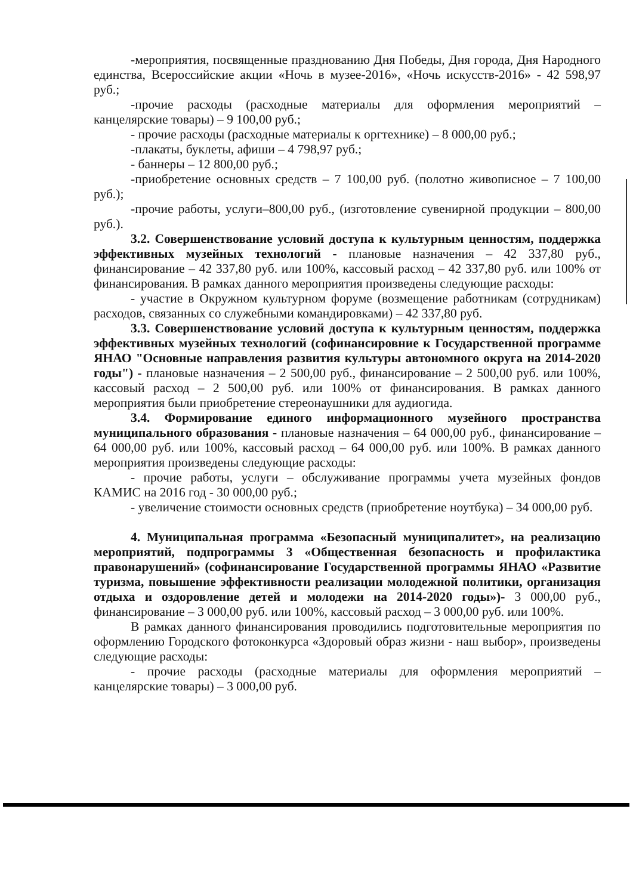-мероприятия, посвященные празднованию Дня Победы, Дня города, Дня Народного единства, Всероссийские акции «Ночь в музее-2016», «Ночь искусств-2016» - 42 598,97 руб.;
-прочие расходы (расходные материалы для оформления мероприятий – канцелярские товары) – 9 100,00 руб.;
- прочие расходы (расходные материалы к оргтехнике) – 8 000,00 руб.;
-плакаты, буклеты, афиши – 4 798,97 руб.;
- баннеры – 12 800,00 руб.;
-приобретение основных средств – 7 100,00 руб. (полотно живописное – 7 100,00 руб.);
-прочие работы, услуги–800,00 руб., (изготовление сувенирной продукции – 800,00 руб.).
3.2. Совершенствование условий доступа к культурным ценностям, поддержка эффективных музейных технологий - плановые назначения – 42 337,80 руб., финансирование – 42 337,80 руб. или 100%, кассовый расход – 42 337,80 руб. или 100% от финансирования. В рамках данного мероприятия произведены следующие расходы:
- участие в Окружном культурном форуме (возмещение работникам (сотрудникам) расходов, связанных со служебными командировками) – 42 337,80 руб.
3.3. Совершенствование условий доступа к культурным ценностям, поддержка эффективных музейных технологий (софинансировние к Государственной программе ЯНАО "Основные направления развития культуры автономного округа на 2014-2020 годы") - плановые назначения – 2 500,00 руб., финансирование – 2 500,00 руб. или 100%, кассовый расход – 2 500,00 руб. или 100% от финансирования. В рамках данного мероприятия были приобретение стереонаушники для аудиогида.
3.4. Формирование единого информационного музейного пространства муниципального образования - плановые назначения – 64 000,00 руб., финансирование – 64 000,00 руб. или 100%, кассовый расход – 64 000,00 руб. или 100%. В рамках данного мероприятия произведены следующие расходы:
- прочие работы, услуги – обслуживание программы учета музейных фондов КАМИС на 2016 год - 30 000,00 руб.;
- увеличение стоимости основных средств (приобретение ноутбука) – 34 000,00 руб.
4. Муниципальная программа «Безопасный муниципалитет», на реализацию мероприятий, подпрограммы 3 «Общественная безопасность и профилактика правонарушений» (софинансирование Государственной программы ЯНАО «Развитие туризма, повышение эффективности реализации молодежной политики, организация отдыха и оздоровление детей и молодежи на 2014-2020 годы»)- 3 000,00 руб., финансирование – 3 000,00 руб. или 100%, кассовый расход – 3 000,00 руб. или 100%.
В рамках данного финансирования проводились подготовительные мероприятия по оформлению Городского фотоконкурса «Здоровый образ жизни - наш выбор», произведены следующие расходы:
- прочие расходы (расходные материалы для оформления мероприятий – канцелярские товары) – 3 000,00 руб.